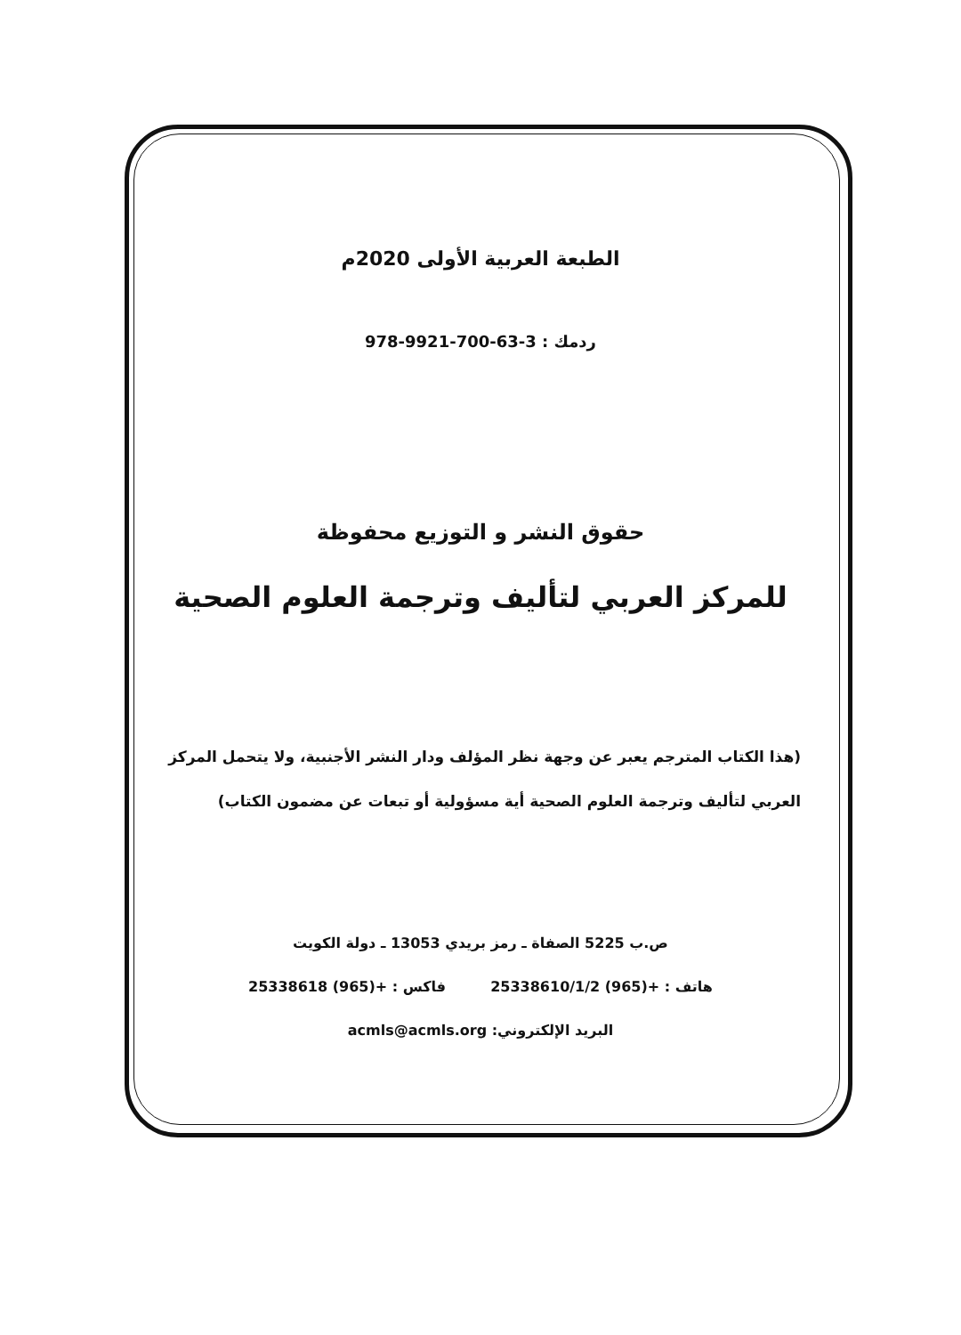الطبعة العربية الأولى 2020م
ردمك : 978-9921-700-63-3
حقوق النشر و التوزيع محفوظة
للمركز العربي لتأليف وترجمة العلوم الصحية
(هذا الكتاب المترجم يعبر عن وجهة نظر المؤلف ودار النشر الأجنبية، ولا يتحمل المركز
العربي لتأليف وترجمة العلوم الصحية أية مسؤولية أو تبعات عن مضمون الكتاب)
ص.ب 5225 الصفاة ـ رمز بريدي 13053 ـ دولة الكويت
هاتف : 25338610/1/2 (965)+ فاكس : 25338618 (965)+
البريد الإلكتروني: acmls@acmls.org